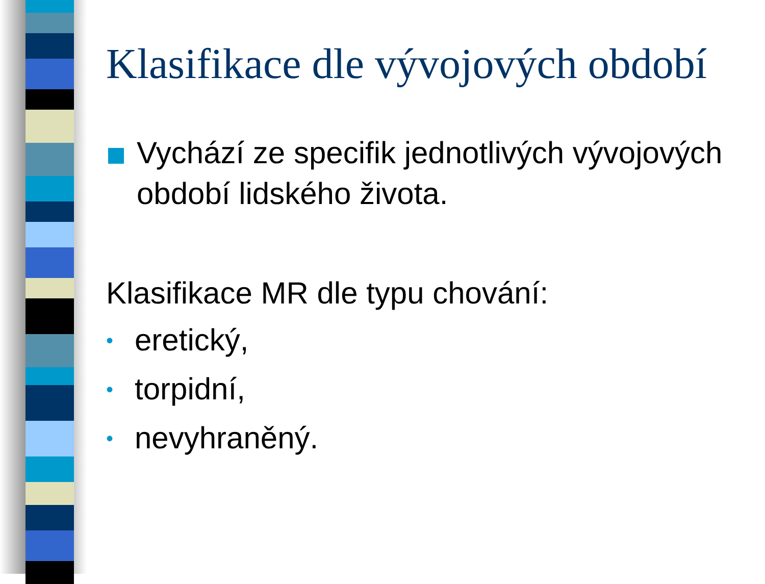Klasifikace dle vývojových období
Vychází ze specifik jednotlivých vývojových období lidského života.
Klasifikace MR dle typu chování:
• eretický,
• torpidní,
• nevyhraněný.